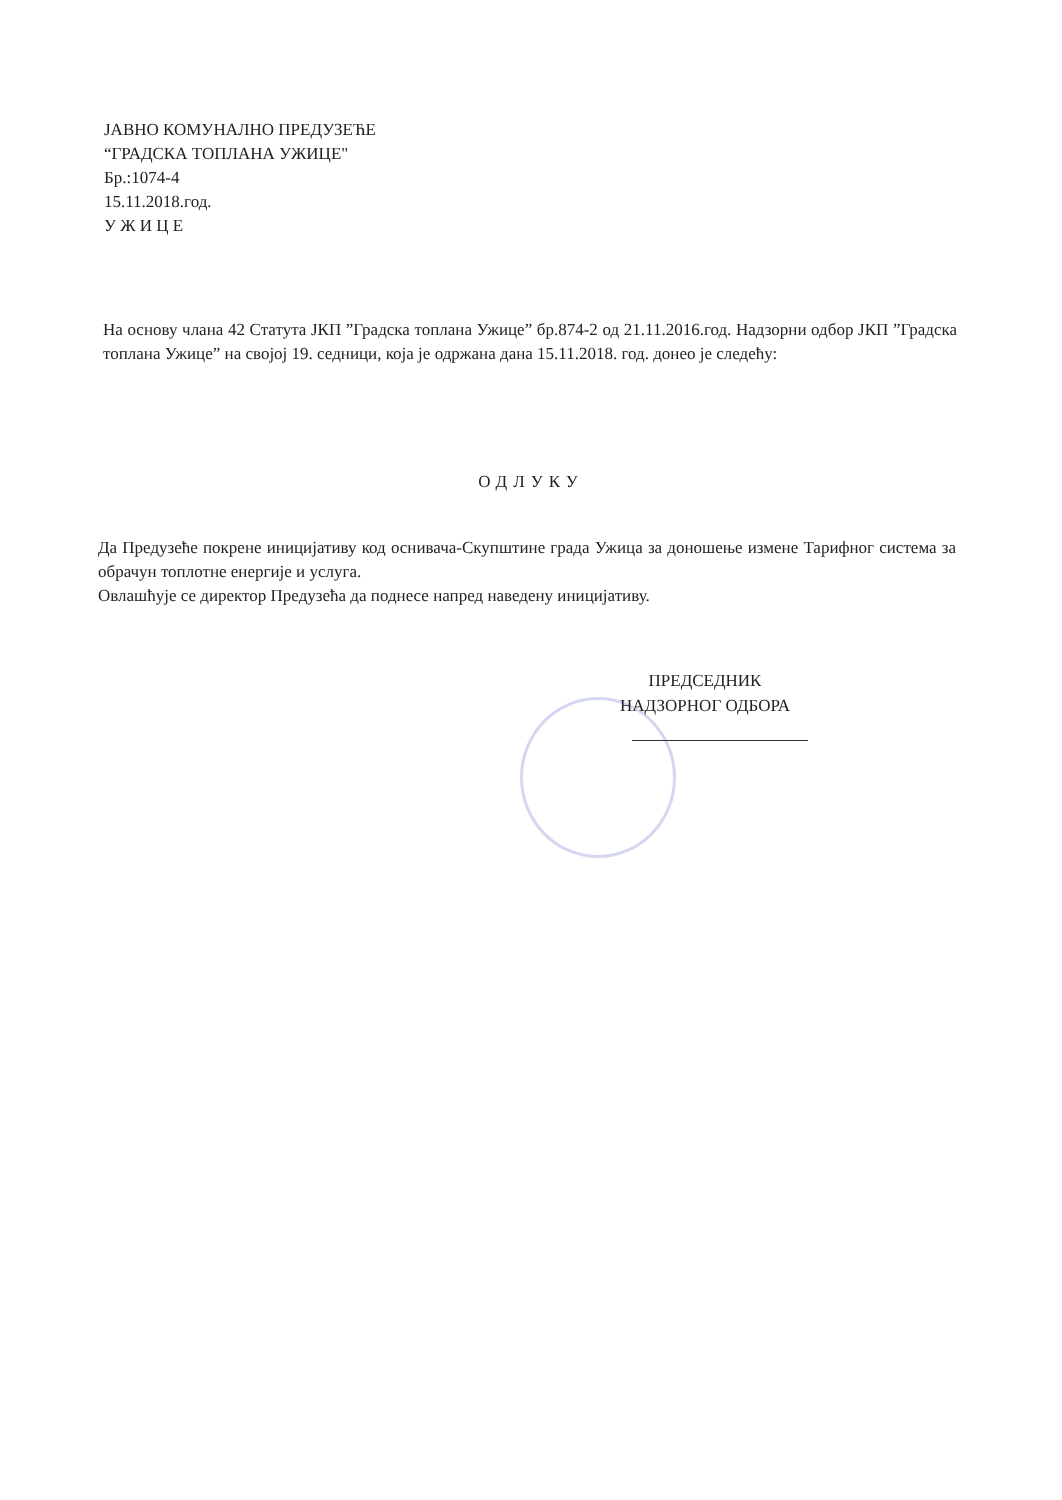ЈАВНО КОМУНАЛНО ПРЕДУЗЕЋЕ
“ГРАДСКА ТОПЛАНА УЖИЦЕ"
Бр.:1074-4
15.11.2018.год.
У Ж И Ц Е
На основу члана 42 Статута ЈКП ”Градска топлана Ужице” бр.874-2 од 21.11.2016.год. Надзорни одбор ЈКП ”Градска топлана Ужице” на својој 19. седници, која је одржана дана 15.11.2018. год. донео је следећу:
ОДЛУКУ
Да Предузеће покрене иницијативу код оснивача-Скупштине града Ужица за доношење измене Тарифног система за обрачун топлотне енергије и услуга.
Овлашћује се директор Предузећа да поднесе напред наведену иницијативу.
ПРЕДСЕДНИК
НАДЗОРНОГ ОДБОРА